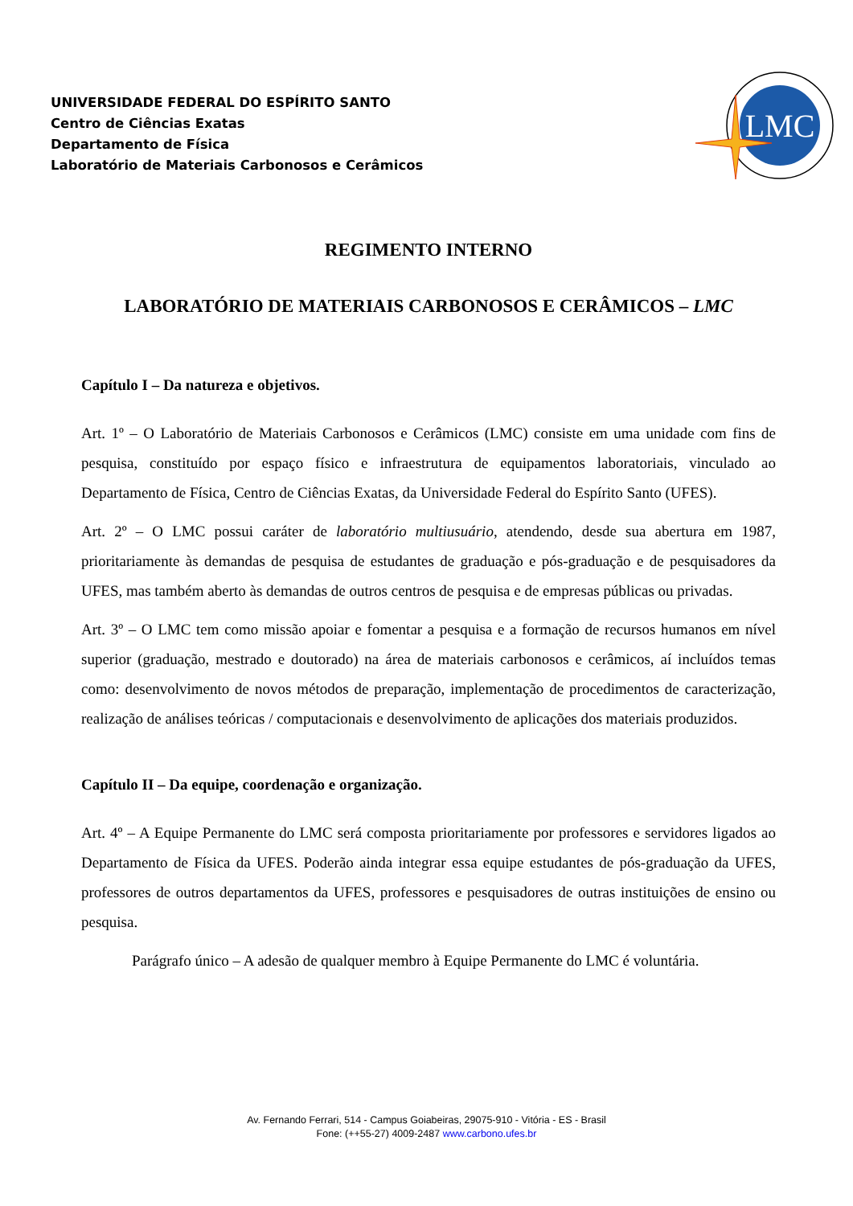UNIVERSIDADE FEDERAL DO ESPÍRITO SANTO
Centro de Ciências Exatas
Departamento de Física
Laboratório de Materiais Carbonosos e Cerâmicos
LMC
REGIMENTO INTERNO
LABORATÓRIO DE MATERIAIS CARBONOSOS E CERÂMICOS – LMC
Capítulo I – Da natureza e objetivos.
Art. 1º – O Laboratório de Materiais Carbonosos e Cerâmicos (LMC) consiste em uma unidade com fins de pesquisa, constituído por espaço físico e infraestrutura de equipamentos laboratoriais, vinculado ao Departamento de Física, Centro de Ciências Exatas, da Universidade Federal do Espírito Santo (UFES).
Art. 2º – O LMC possui caráter de laboratório multiusuário, atendendo, desde sua abertura em 1987, prioritariamente às demandas de pesquisa de estudantes de graduação e pós-graduação e de pesquisadores da UFES, mas também aberto às demandas de outros centros de pesquisa e de empresas públicas ou privadas.
Art. 3º – O LMC tem como missão apoiar e fomentar a pesquisa e a formação de recursos humanos em nível superior (graduação, mestrado e doutorado) na área de materiais carbonosos e cerâmicos, aí incluídos temas como: desenvolvimento de novos métodos de preparação, implementação de procedimentos de caracterização, realização de análises teóricas / computacionais e desenvolvimento de aplicações dos materiais produzidos.
Capítulo II – Da equipe, coordenação e organização.
Art. 4º – A Equipe Permanente do LMC será composta prioritariamente por professores e servidores ligados ao Departamento de Física da UFES. Poderão ainda integrar essa equipe estudantes de pós-graduação da UFES, professores de outros departamentos da UFES, professores e pesquisadores de outras instituições de ensino ou pesquisa.
Parágrafo único – A adesão de qualquer membro à Equipe Permanente do LMC é voluntária.
Av. Fernando Ferrari, 514 - Campus Goiabeiras, 29075-910 - Vitória - ES - Brasil
Fone: (++55-27) 4009-2487 www.carbono.ufes.br